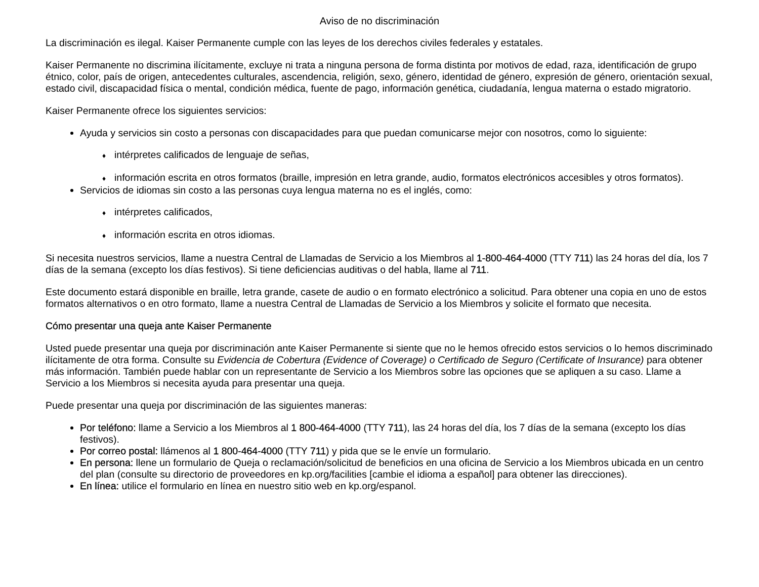Aviso de no discriminación
La discriminación es ilegal. Kaiser Permanente cumple con las leyes de los derechos civiles federales y estatales.
Kaiser Permanente no discrimina ilícitamente, excluye ni trata a ninguna persona de forma distinta por motivos de edad, raza, identificación de grupo étnico, color, país de origen, antecedentes culturales, ascendencia, religión, sexo, género, identidad de género, expresión de género, orientación sexual, estado civil, discapacidad física o mental, condición médica, fuente de pago, información genética, ciudadanía, lengua materna o estado migratorio.
Kaiser Permanente ofrece los siguientes servicios:
Ayuda y servicios sin costo a personas con discapacidades para que puedan comunicarse mejor con nosotros, como lo siguiente:
♦ intérpretes calificados de lenguaje de señas,
♦ información escrita en otros formatos (braille, impresión en letra grande, audio, formatos electrónicos accesibles y otros formatos).
Servicios de idiomas sin costo a las personas cuya lengua materna no es el inglés, como:
♦ intérpretes calificados,
♦ información escrita en otros idiomas.
Si necesita nuestros servicios, llame a nuestra Central de Llamadas de Servicio a los Miembros al 1-800-464-4000 (TTY 711) las 24 horas del día, los 7 días de la semana (excepto los días festivos). Si tiene deficiencias auditivas o del habla, llame al 711.
Este documento estará disponible en braille, letra grande, casete de audio o en formato electrónico a solicitud. Para obtener una copia en uno de estos formatos alternativos o en otro formato, llame a nuestra Central de Llamadas de Servicio a los Miembros y solicite el formato que necesita.
Cómo presentar una queja ante Kaiser Permanente
Usted puede presentar una queja por discriminación ante Kaiser Permanente si siente que no le hemos ofrecido estos servicios o lo hemos discriminado ilícitamente de otra forma. Consulte su Evidencia de Cobertura (Evidence of Coverage) o Certificado de Seguro (Certificate of Insurance) para obtener más información. También puede hablar con un representante de Servicio a los Miembros sobre las opciones que se apliquen a su caso. Llame a Servicio a los Miembros si necesita ayuda para presentar una queja.
Puede presentar una queja por discriminación de las siguientes maneras:
Por teléfono: llame a Servicio a los Miembros al 1 800-464-4000 (TTY 711), las 24 horas del día, los 7 días de la semana (excepto los días festivos).
Por correo postal: llámenos al 1 800-464-4000 (TTY 711) y pida que se le envíe un formulario.
En persona: llene un formulario de Queja o reclamación/solicitud de beneficios en una oficina de Servicio a los Miembros ubicada en un centro del plan (consulte su directorio de proveedores en kp.org/facilities [cambie el idioma a español] para obtener las direcciones).
En línea: utilice el formulario en línea en nuestro sitio web en kp.org/espanol.